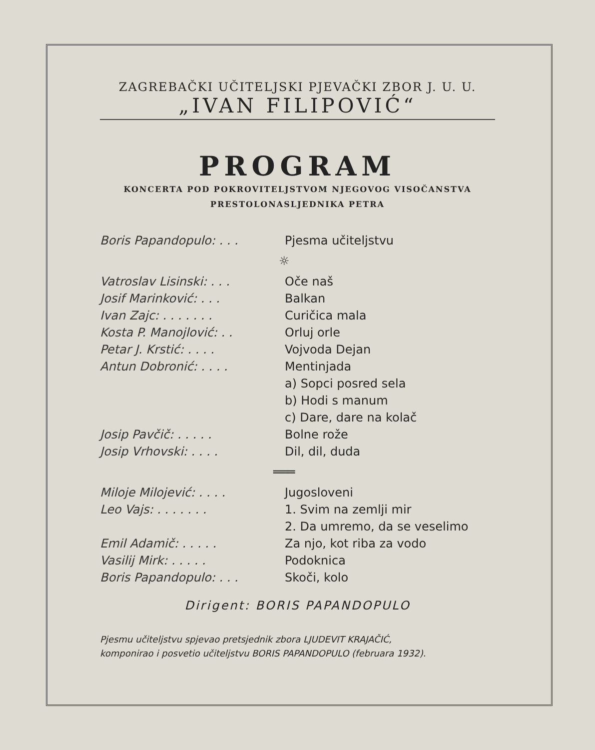ZAGREBAČKI UČITELJSKI PJEVAČKI ZBOR J. U. U.
„IVAN FILIPOVIĆ“
PROGRAM
KONCERTA POD POKROVITELJSTVOM NJEGOVOG VISOČANSTVA
PRESTOLONASLJEDNIKA PETRA
| Boris Papandopulo: . . . | Pjesma učiteljstvu |
| ☼ | |
| Vatroslav Lisinski: . . . | Oče naš |
| Josif Marinković: . . . | Balkan |
| Ivan Zajc: . . . . . . . | Curičica mala |
| Kosta P. Manojlović: . . | Orluj orle |
| Petar J. Krstić: . . . . | Vojvoda Dejan |
| Antun Dobronić: . . . . | Mentinjada |
| | a) Sopci posred sela |
| | b) Hodi s manum |
| | c) Dare, dare na kolač |
| Josip Pavčič: . . . . . | Bolne rože |
| Josip Vrhovski: . . . . | Dil, dil, duda |
| ═══ | |
| Miloje Milojević: . . . . | Jugosloveni |
| Leo Vajs: . . . . . . . | 1. Svim na zemlji mir |
| | 2. Da umremo, da se veselimo |
| Emil Adamič: . . . . . | Za njo, kot riba za vodo |
| Vasilij Mirk: . . . . . | Podoknica |
| Boris Papandopulo: . . . | Skoči, kolo |
Dirigent: BORIS PAPANDOPULO
Pjesmu učiteljstvu spjevao pretsjednik zbora LJUDEVIT KRAJAČIĆ,
komponirao i posvetio učiteljstvu BORIS PAPANDOPULO (februara 1932).